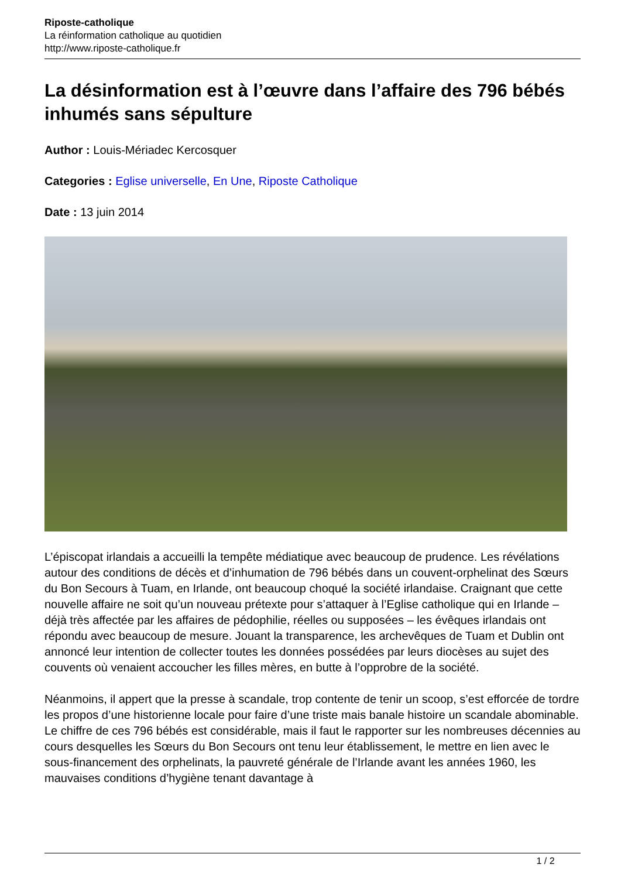Riposte-catholique
La réinformation catholique au quotidien
http://www.riposte-catholique.fr
La désinformation est à l’œuvre dans l’affaire des 796 bébés inhumés sans sépulture
Author : Louis-Mériadec Kercosquer
Categories : Eglise universelle, En Une, Riposte Catholique
Date : 13 juin 2014
L’épiscopat irlandais a accueilli la tempête médiatique avec beaucoup de prudence. Les révélations autour des conditions de décès et d’inhumation de 796 bébés dans un couvent-orphelinat des Sœurs du Bon Secours à Tuam, en Irlande, ont beaucoup choqué la société irlandaise. Craignant que cette nouvelle affaire ne soit qu’un nouveau prétexte pour s’attaquer à l’Eglise catholique qui en Irlande – déjà très affectée par les affaires de pédophilie, réelles ou supposées – les évêques irlandais ont répondu avec beaucoup de mesure. Jouant la transparence, les archevêques de Tuam et Dublin ont annoncé leur intention de collecter toutes les données possédées par leurs diocèses au sujet des couvents où venaient accoucher les filles mères, en butte à l’opprobre de la société.
Néanmoins, il appert que la presse à scandale, trop contente de tenir un scoop, s’est efforcée de tordre les propos d’une historienne locale pour faire d’une triste mais banale histoire un scandale abominable. Le chiffre de ces 796 bébés est considérable, mais il faut le rapporter sur les nombreuses décennies au cours desquelles les Sœurs du Bon Secours ont tenu leur établissement, le mettre en lien avec le sous-financement des orphelinats, la pauvreté générale de l’Irlande avant les années 1960, les mauvaises conditions d’hygiène tenant davantage à
1 / 2